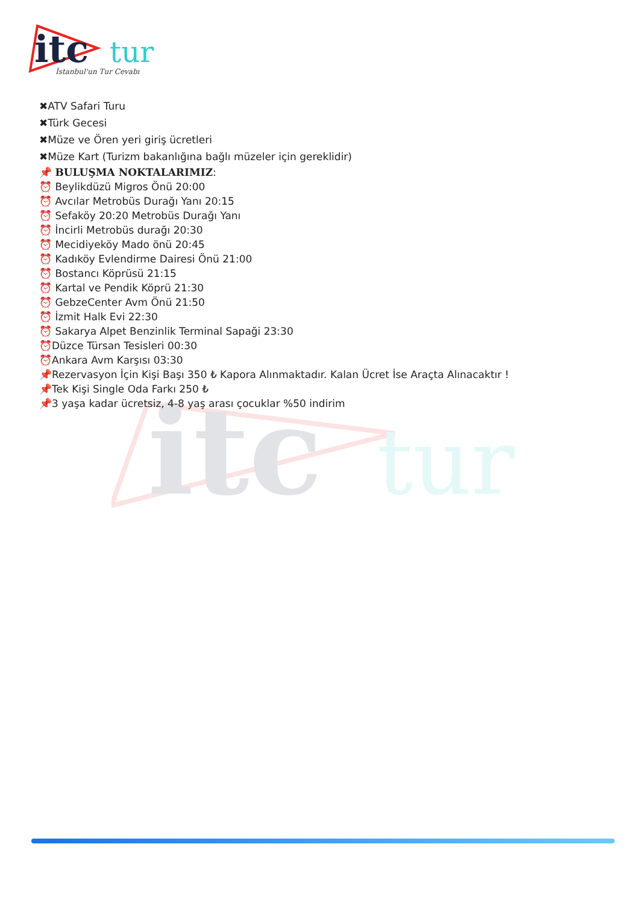itc
tur
İstanbul'un Tur Cevabı
itc
tur
✖ATV Safari Turu
✖Türk Gecesi
✖Müze ve Ören yeri giriş ücretleri
✖Müze Kart (Turizm bakanlığına bağlı müzeler için gereklidir)
📌 BULUŞMA NOKTALARIMIZ:
⏰ Beylikdüzü Migros Önü 20:00
⏰ Avcılar Metrobüs Durağı Yanı 20:15
⏰ Sefaköy 20:20 Metrobüs Durağı Yanı
⏰ İncirli Metrobüs durağı 20:30
⏰ Mecidiyeköy Mado önü 20:45
⏰ Kadıköy Evlendirme Dairesi Önü 21:00
⏰ Bostancı Köprüsü 21:15
⏰ Kartal ve Pendik Köprü 21:30
⏰ GebzeCenter Avm Önü 21:50
⏰ İzmit Halk Evi 22:30
⏰ Sakarya Alpet Benzinlik Terminal Sapaği 23:30
⏰Düzce Türsan Tesisleri 00:30
⏰Ankara Avm Karşısı 03:30
📌Rezervasyon İçin Kişi Başı 350 ₺ Kapora Alınmaktadır. Kalan Ücret İse Araçta Alınacaktır !
📌Tek Kişi Single Oda Farkı 250 ₺
📌3 yaşa kadar ücretsiz, 4-8 yaş arası çocuklar %50 indirim